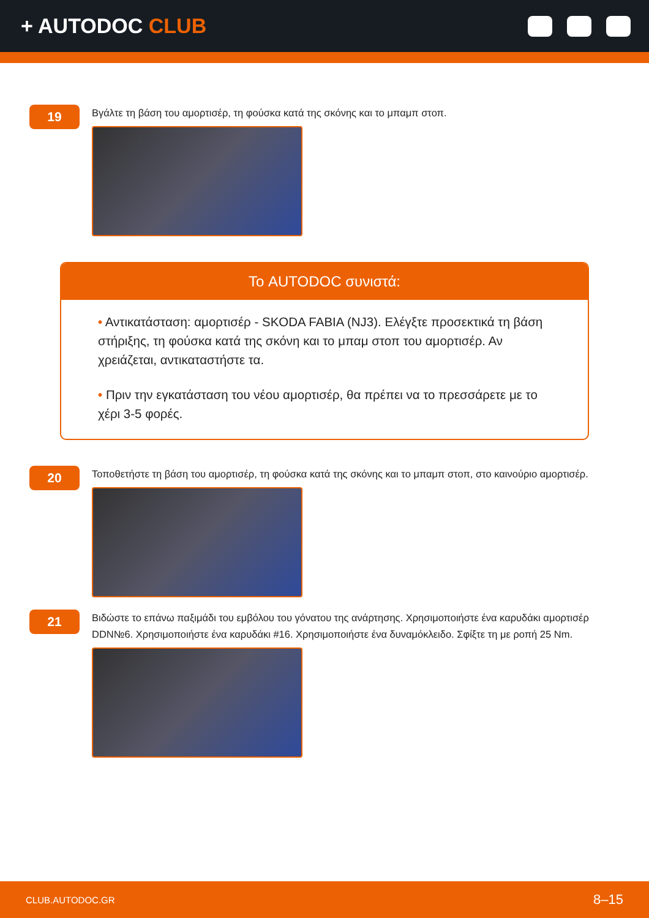+ AUTODOC CLUB
19
Βγάλτε τη βάση του αμορτισέρ, τη φούσκα κατά της σκόνης και το μπαμπ στοπ.
Το AUTODOC συνιστά:
• Αντικατάσταση: αμορτισέρ - SKODA FABIA (NJ3). Ελέγξτε προσεκτικά τη βάση στήριξης, τη φούσκα κατά της σκόνη και το μπαμ στοπ του αμορτισέρ. Αν χρειάζεται, αντικαταστήστε τα.
• Πριν την εγκατάσταση του νέου αμορτισέρ, θα πρέπει να το πρεσσάρετε με το χέρι 3-5 φορές.
20
Τοποθετήστε τη βάση του αμορτισέρ, τη φούσκα κατά της σκόνης και το μπαμπ στοπ, στο καινούριο αμορτισέρ.
21
Βιδώστε το επάνω παξιμάδι του εμβόλου του γόνατου της ανάρτησης. Χρησιμοποιήστε ένα καρυδάκι αμορτισέρ DDN№6. Χρησιμοποιήστε ένα καρυδάκι #16. Χρησιμοποιήστε ένα δυναμόκλειδο. Σφίξτε τη με ροπή 25 Nm.
CLUB.AUTODOC.GR 8–15